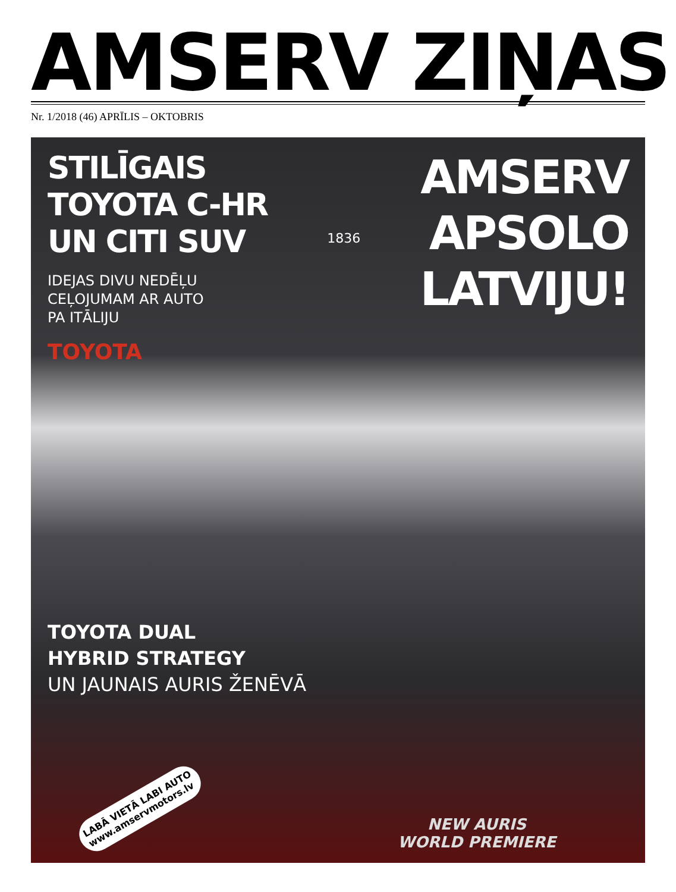AMSERV ZIŅAS
Nr. 1/2018 (46) APRĪLIS – OKTOBRIS
STILĪGAIS
TOYOTA C-HR
UN CITI SUV
IDEJAS DIVU NEDĒĻU
CEĻOJUMAM AR AUTO
PA ITĀLIJU
1836
AMSERV
APSOLO
LATVIJU!
TOYOTA
TOYOTA DUAL
HYBRID STRATEGY
UN JAUNAIS AURIS ŽENĒVĀ
LABĀ VIETĀ LABI AUTO
www.amservmotors.lv
NEW AURIS
WORLD PREMIERE